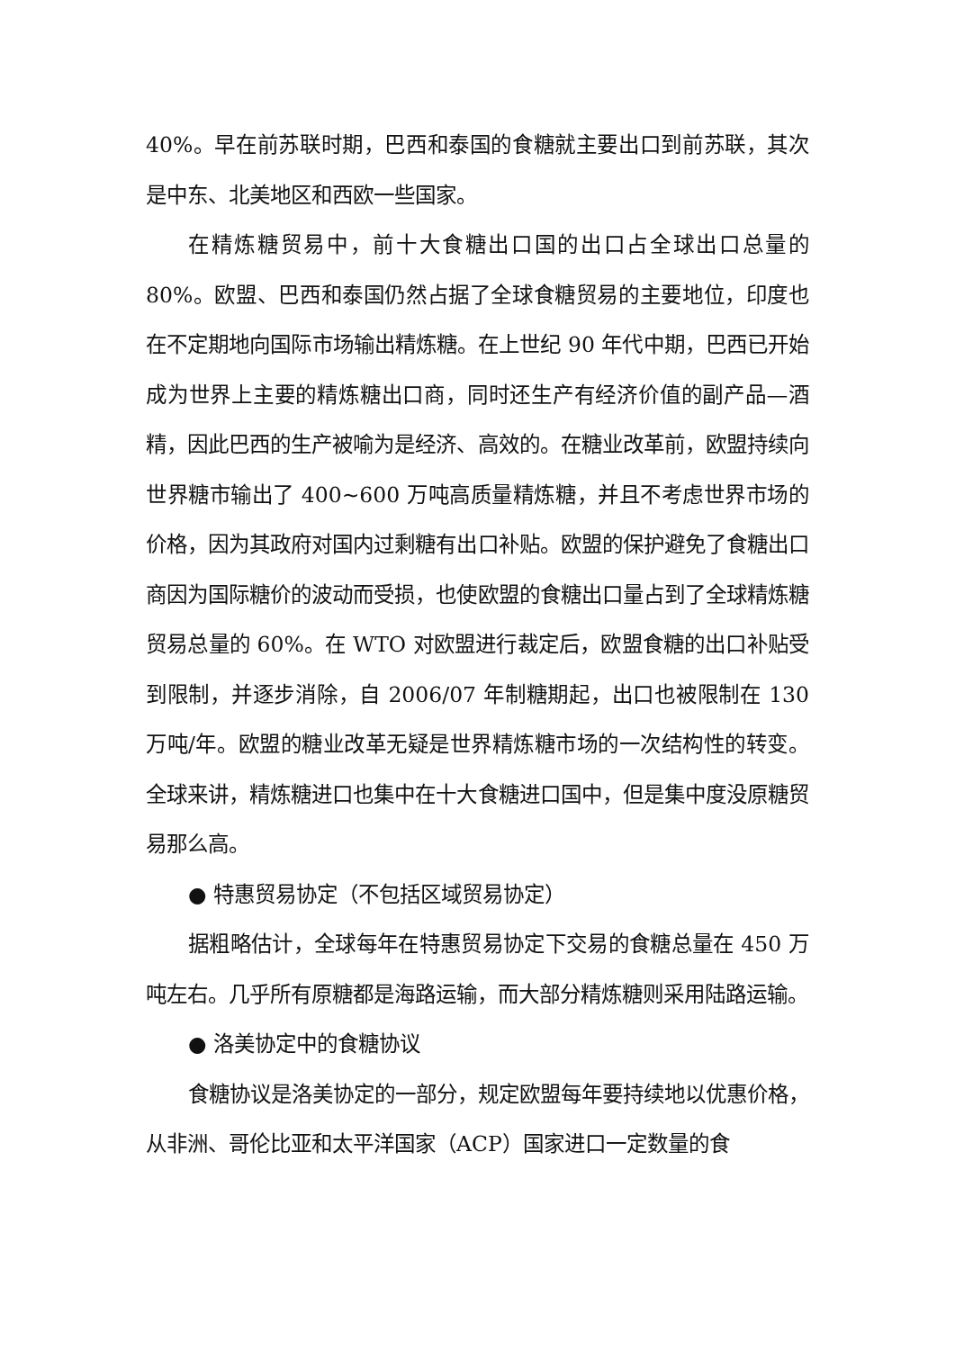40%。早在前苏联时期，巴西和泰国的食糖就主要出口到前苏联，其次是中东、北美地区和西欧一些国家。
在精炼糖贸易中，前十大食糖出口国的出口占全球出口总量的80%。欧盟、巴西和泰国仍然占据了全球食糖贸易的主要地位，印度也在不定期地向国际市场输出精炼糖。在上世纪 90 年代中期，巴西已开始成为世界上主要的精炼糖出口商，同时还生产有经济价值的副产品—酒精，因此巴西的生产被喻为是经济、高效的。在糖业改革前，欧盟持续向世界糖市输出了 400~600 万吨高质量精炼糖，并且不考虑世界市场的价格，因为其政府对国内过剩糖有出口补贴。欧盟的保护避免了食糖出口商因为国际糖价的波动而受损，也使欧盟的食糖出口量占到了全球精炼糖贸易总量的 60%。在 WTO 对欧盟进行裁定后，欧盟食糖的出口补贴受到限制，并逐步消除，自 2006/07 年制糖期起，出口也被限制在 130 万吨/年。欧盟的糖业改革无疑是世界精炼糖市场的一次结构性的转变。全球来讲，精炼糖进口也集中在十大食糖进口国中，但是集中度没原糖贸易那么高。
● 特惠贸易协定（不包括区域贸易协定）
据粗略估计，全球每年在特惠贸易协定下交易的食糖总量在 450 万吨左右。几乎所有原糖都是海路运输，而大部分精炼糖则采用陆路运输。
● 洛美协定中的食糖协议
食糖协议是洛美协定的一部分，规定欧盟每年要持续地以优惠价格，从非洲、哥伦比亚和太平洋国家（ACP）国家进口一定数量的食